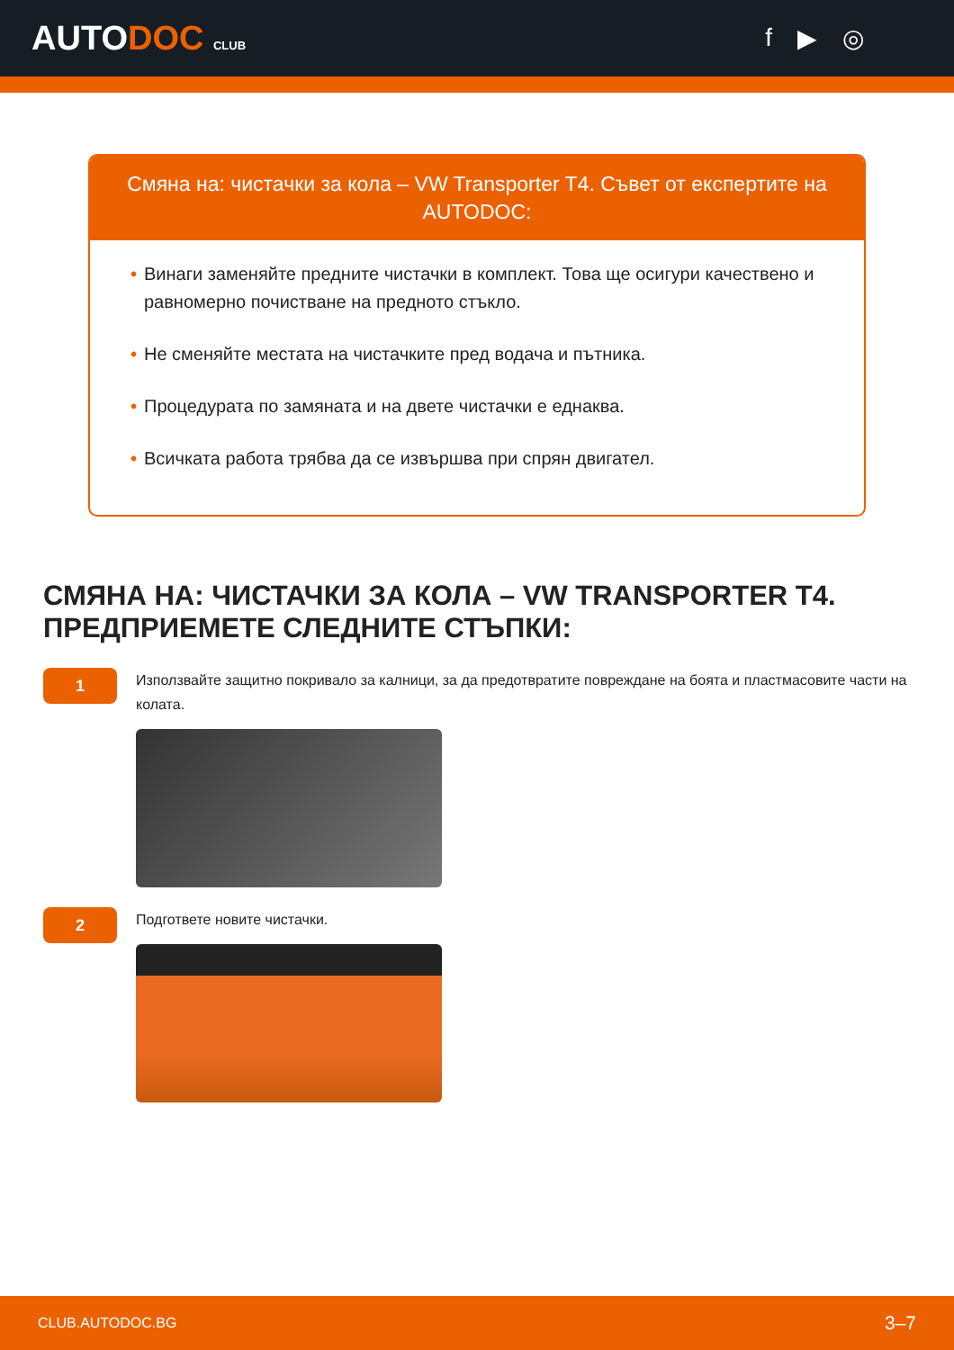AUTODOC CLUB
f ▶ ◎
Смяна на: чистачки за кола – VW Transporter T4. Съвет от експертите на AUTODOC:
• Винаги заменяйте предните чистачки в комплект. Това ще осигури качествено и равномерно почистване на предното стъкло.
• Не сменяйте местата на чистачките пред водача и пътника.
• Процедурата по замяната и на двете чистачки е еднаква.
• Всичката работа трябва да се извършва при спрян двигател.
СМЯНА НА: ЧИСТАЧКИ ЗА КОЛА – VW TRANSPORTER T4. ПРЕДПРИЕМЕТЕ СЛЕДНИТЕ СТЪПКИ:
1
Използвайте защитно покривало за калници, за да предотвратите повреждане на боята и пластмасовите части на колата.
2
Подгответе новите чистачки.
CLUB.AUTODOC.BG 3–7